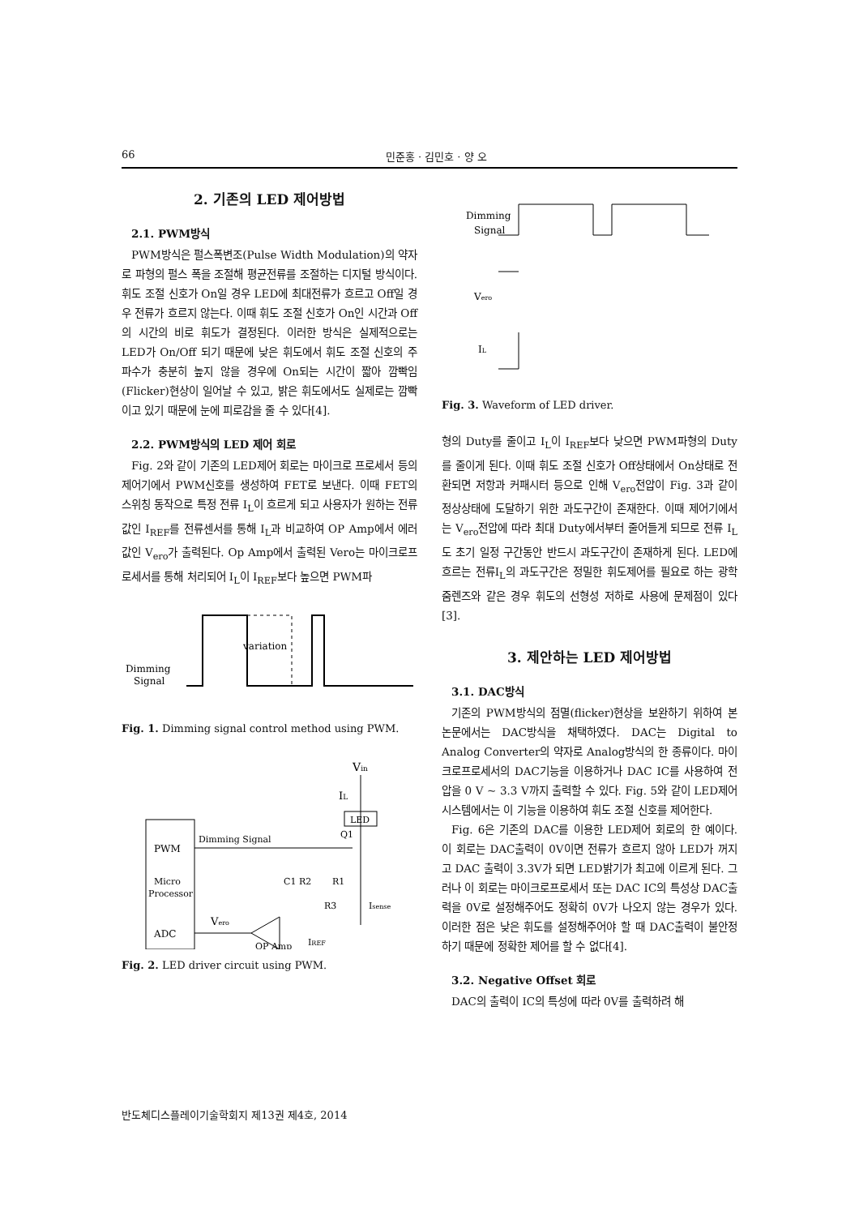66 민준홍 · 김민호 · 양 오
2. 기존의 LED 제어방법
2.1. PWM방식
PWM방식은 펄스폭변조(Pulse Width Modulation)의 약자로 파형의 펄스 폭을 조절해 평균전류를 조절하는 디지털 방식이다. 휘도 조절 신호가 On일 경우 LED에 최대전류가 흐르고 Off일 경우 전류가 흐르지 않는다. 이때 휘도 조절 신호가 On인 시간과 Off의 시간의 비로 휘도가 결정된다. 이러한 방식은 실제적으로는 LED가 On/Off 되기 때문에 낮은 휘도에서 휘도 조절 신호의 주파수가 충분히 높지 않을 경우에 On되는 시간이 짧아 깜빡임(Flicker)현상이 일어날 수 있고, 밝은 휘도에서도 실제로는 깜빡이고 있기 때문에 눈에 피로감을 줄 수 있다[4].
2.2. PWM방식의 LED 제어 회로
Fig. 2와 같이 기존의 LED제어 회로는 마이크로 프로세서 등의 제어기에서 PWM신호를 생성하여 FET로 보낸다. 이때 FET의 스위칭 동작으로 특정 전류 I<sub>L</sub>이 흐르게 되고 사용자가 원하는 전류값인 I<sub>REF</sub>를 전류센서를 통해 I<sub>L</sub>과 비교하여 OP Amp에서 에러값인 V<sub>ero</sub>가 출력된다. Op Amp에서 출력된 Vero는 마이크로프로세서를 통해 처리되어 I<sub>L</sub>이 I<sub>REF</sub>보다 높으면 PWM파
Dimming
Signal
variation
Fig. 1. Dimming signal control method using PWM.
PWM
Micro
Processor
ADC
Dimming Signal
Vin
IL
LED
Q1
R1
C1 R2
R3
Isense
Vero
IREF
OP Amp
Fig. 2. LED driver circuit using PWM.
Dimming
Signal
Vero
IL
Fig. 3. Waveform of LED driver.
형의 Duty를 줄이고 I<sub>L</sub>이 I<sub>REF</sub>보다 낮으면 PWM파형의 Duty를 줄이게 된다. 이때 휘도 조절 신호가 Off상태에서 On상태로 전환되면 저항과 커패시터 등으로 인해 V<sub>ero</sub>전압이 Fig. 3과 같이 정상상태에 도달하기 위한 과도구간이 존재한다. 이때 제어기에서는 V<sub>ero</sub>전압에 따라 최대 Duty에서부터 줄어들게 되므로 전류 I<sub>L</sub>도 초기 일정 구간동안 반드시 과도구간이 존재하게 된다. LED에 흐르는 전류I<sub>L</sub>의 과도구간은 정밀한 휘도제어를 필요로 하는 광학 줌렌즈와 같은 경우 휘도의 선형성 저하로 사용에 문제점이 있다[3].
3. 제안하는 LED 제어방법
3.1. DAC방식
기존의 PWM방식의 점멸(flicker)현상을 보완하기 위하여 본 논문에서는 DAC방식을 채택하였다. DAC는 Digital to Analog Converter의 약자로 Analog방식의 한 종류이다. 마이크로프로세서의 DAC기능을 이용하거나 DAC IC를 사용하여 전압을 0 V ~ 3.3 V까지 출력할 수 있다. Fig. 5와 같이 LED제어 시스템에서는 이 기능을 이용하여 휘도 조절 신호를 제어한다.
Fig. 6은 기존의 DAC를 이용한 LED제어 회로의 한 예이다. 이 회로는 DAC출력이 0V이면 전류가 흐르지 않아 LED가 꺼지고 DAC 출력이 3.3V가 되면 LED밝기가 최고에 이르게 된다. 그러나 이 회로는 마이크로프로세서 또는 DAC IC의 특성상 DAC출력을 0V로 설정해주어도 정확히 0V가 나오지 않는 경우가 있다. 이러한 점은 낮은 휘도를 설정해주어야 할 때 DAC출력이 불안정하기 때문에 정확한 제어를 할 수 없다[4].
3.2. Negative Offset 회로
DAC의 출력이 IC의 특성에 따라 0V를 출력하려 해
반도체디스플레이기술학회지 제13권 제4호, 2014